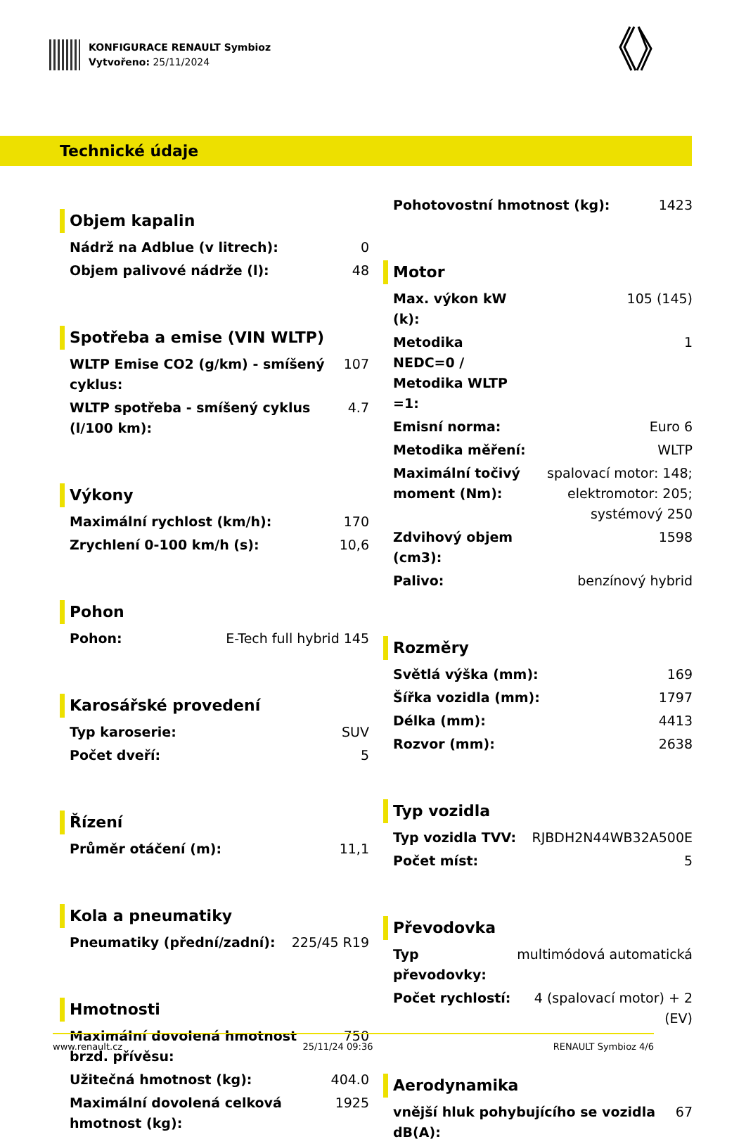KONFIGURACE RENAULT Symbioz
Vytvořeno: 25/11/2024
Technické údaje
Objem kapalin
| Nádrž na Adblue (v litrech): | 0 |
| Objem palivové nádrže (l): | 48 |
Spotřeba a emise (VIN WLTP)
| WLTP Emise CO2 (g/km) - smíšený cyklus: | 107 |
| WLTP spotřeba - smíšený cyklus (l/100 km): | 4.7 |
Výkony
| Maximální rychlost (km/h): | 170 |
| Zrychlení 0-100 km/h (s): | 10,6 |
Pohon
| Pohon: | E-Tech full hybrid 145 |
Karosářské provedení
| Typ karoserie: | SUV |
| Počet dveří: | 5 |
Řízení
| Průměr otáčení (m): | 11,1 |
Kola a pneumatiky
| Pneumatiky (přední/zadní): | 225/45 R19 |
Hmotnosti
| Maximální dovolená hmotnost brzd. přívěsu: | 750 |
| Užitečná hmotnost (kg): | 404.0 |
| Maximální dovolená celková hmotnost (kg): | 1925 |
| Pohotovostní hmotnost (kg): | 1423 |
Motor
| Max. výkon kW (k): | 105 (145) |
| Metodika NEDC=0 / Metodika WLTP =1: | 1 |
| Emisní norma: | Euro 6 |
| Metodika měření: | WLTP |
| Maximální točivý moment (Nm): | spalovací motor: 148; elektromotor: 205; systémový 250 |
| Zdvihový objem (cm3): | 1598 |
| Palivo: | benzínový hybrid |
Rozměry
| Světlá výška (mm): | 169 |
| Šířka vozidla (mm): | 1797 |
| Délka (mm): | 4413 |
| Rozvor (mm): | 2638 |
Typ vozidla
| Typ vozidla TVV: | RJBDH2N44WB32A500E |
| Počet míst: | 5 |
Převodovka
| Typ převodovky: | multimódová automatická |
| Počet rychlostí: | 4 (spalovací motor) + 2 (EV) |
Aerodynamika
| vnější hluk pohybujícího se vozidla dB(A): | 67 |
www.renault.cz 25/11/24 09:36 RENAULT Symbioz 4/6